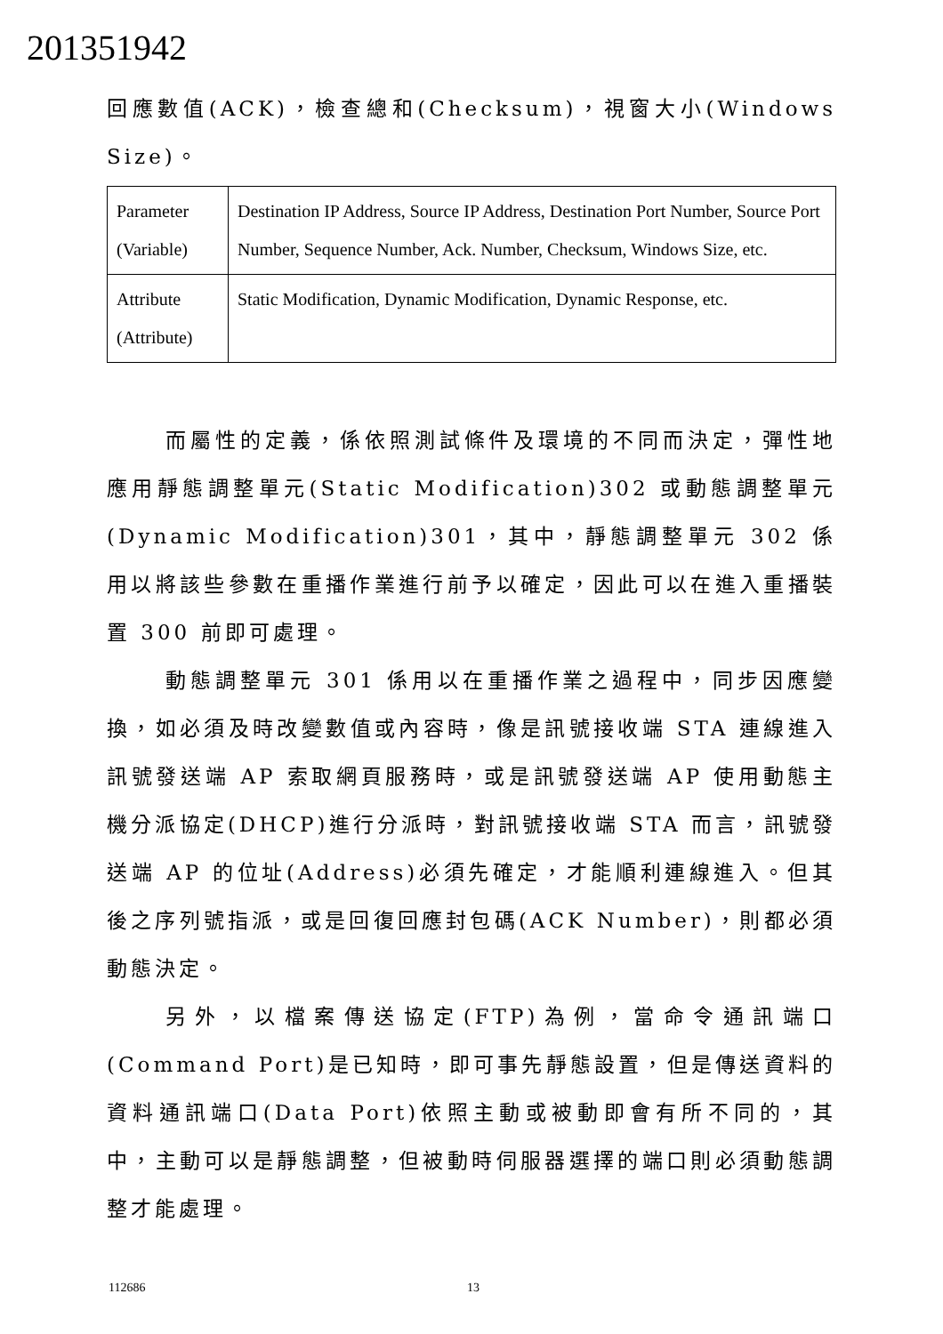201351942
回應數值(ACK)，檢查總和(Checksum)，視窗大小(Windows Size)。
| Parameter (Variable) | Destination IP Address, Source IP Address, Destination Port Number, Source Port Number, Sequence Number, Ack. Number, Checksum, Windows Size, etc. |
| Attribute (Attribute) | Static Modification, Dynamic Modification, Dynamic Response, etc. |
而屬性的定義，係依照測試條件及環境的不同而決定，彈性地應用靜態調整單元(Static Modification)302 或動態調整單元(Dynamic Modification)301，其中，靜態調整單元 302 係用以將該些參數在重播作業進行前予以確定，因此可以在進入重播裝置 300 前即可處理。
動態調整單元 301 係用以在重播作業之過程中，同步因應變換，如必須及時改變數值或內容時，像是訊號接收端 STA 連線進入訊號發送端 AP 索取網頁服務時，或是訊號發送端 AP 使用動態主機分派協定(DHCP)進行分派時，對訊號接收端 STA 而言，訊號發送端 AP 的位址(Address)必須先確定，才能順利連線進入。但其後之序列號指派，或是回復回應封包碼(ACK Number)，則都必須動態決定。
另外，以檔案傳送協定(FTP)為例，當命令通訊端口(Command Port)是已知時，即可事先靜態設置，但是傳送資料的資料通訊端口(Data Port)依照主動或被動即會有所不同的，其中，主動可以是靜態調整，但被動時伺服器選擇的端口則必須動態調整才能處理。
112686 13